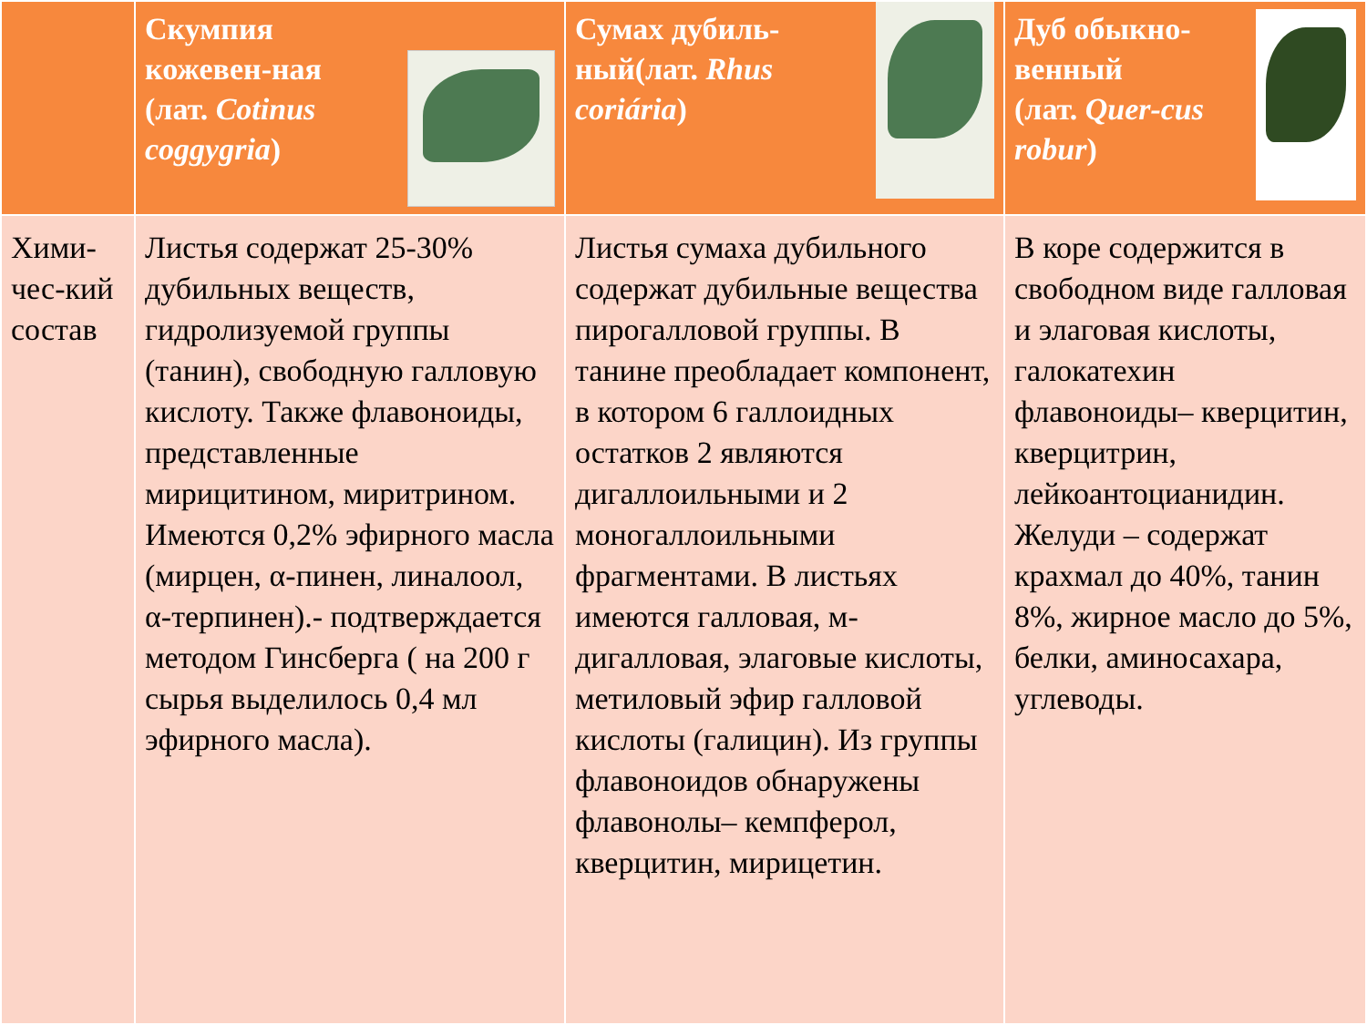| | Скумпия кожевен-ная (лат. Cotinus coggygria ) | Сумах дубиль-ный(лат. Rhus coriária ) | Дуб обыкно-венный (лат. Quer-cus robur ) |
| --- | --- | --- | --- |
| Хими-чес-кий состав | Листья содержат 25-30% дубильных веществ, гидролизуемой группы (танин), свободную галловую кислоту. Также флавоноиды, представленные мирицитином, миритрином. Имеются 0,2% эфирного масла (мирцен, α-пинен, линалоол, α-терпинен).- подтверждается методом Гинсберга ( на 200 г сырья выделилось 0,4 мл эфирного масла). | Листья сумаха дубильного содержат дубильные вещества пирогалловой группы. В танине преобладает компонент, в котором 6 галлоидных остатков 2 являются дигаллоильными и 2 моногаллоильными фрагментами. В листьях имеются галловая, м-дигалловая, элаговые кислоты, метиловый эфир галловой кислоты (галицин). Из группы флавоноидов обнаружены флавонолы– кемпферол, кверцитин, мирицетин. | В коре содержится в свободном виде галловая и элаговая кислоты, галокатехин флавоноиды– кверцитин, кверцитрин, лейкоантоцианидин. Желуди – содержат крахмал до 40%, танин 8%, жирное масло до 5%, белки, аминосахара, углеводы. |